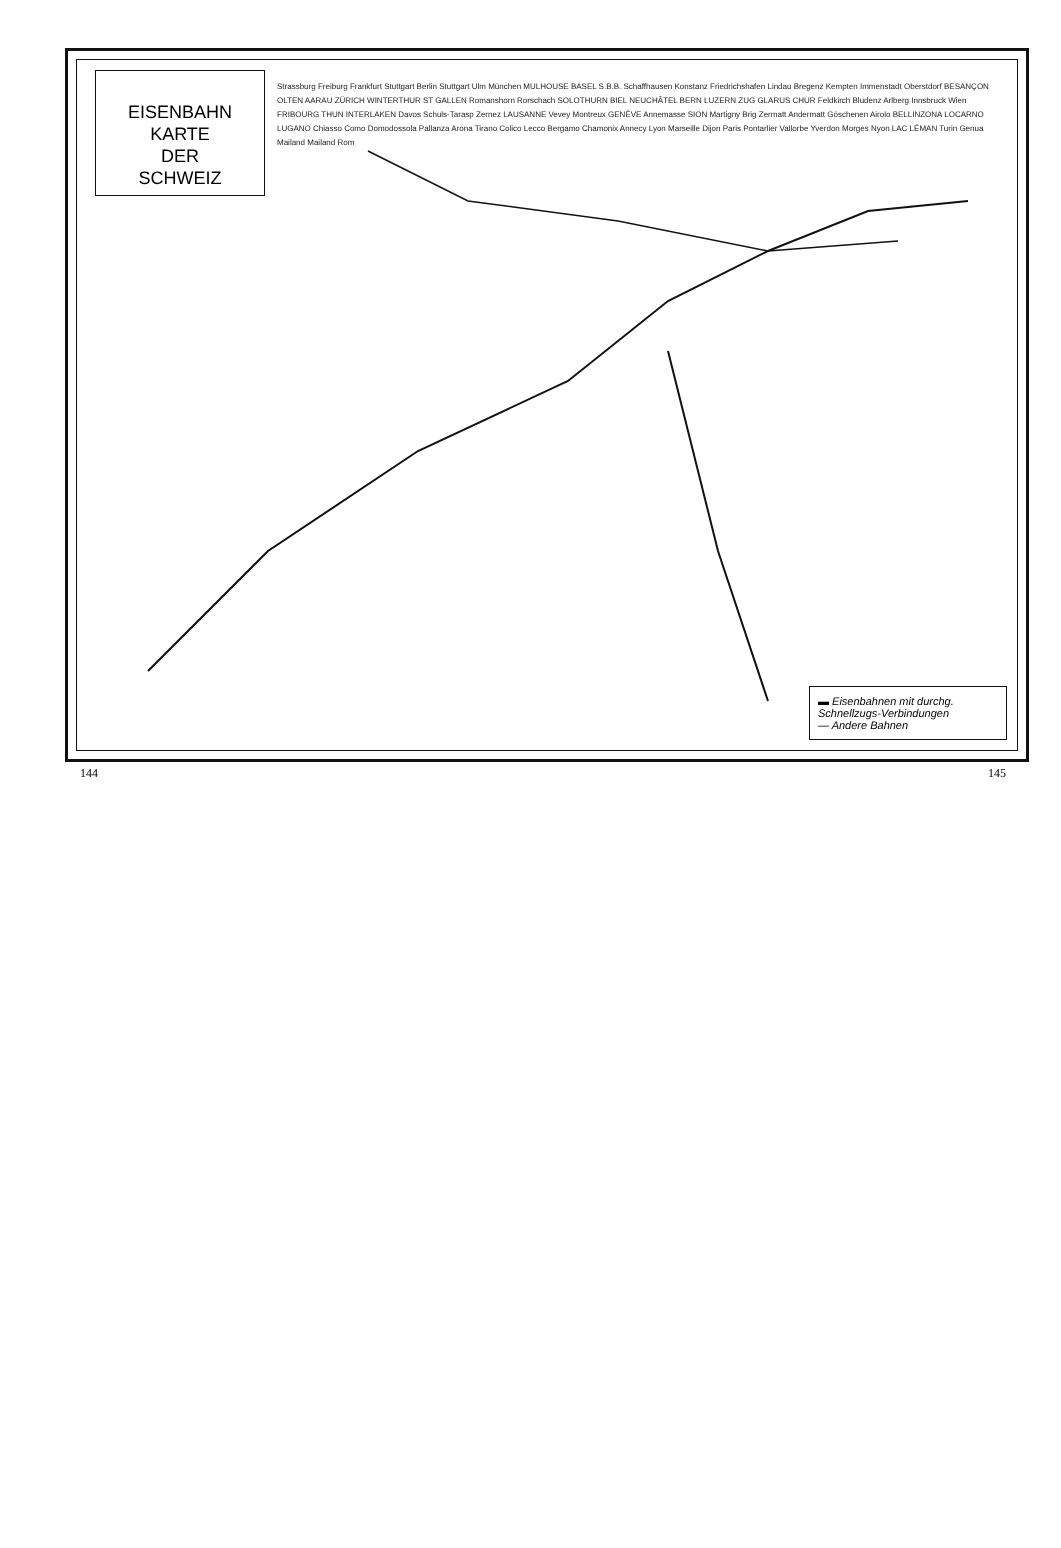EISENBAHN KARTE
DER
SCHWEIZ
Strassburg Freiburg Frankfurt Stuttgart Berlin Stuttgart Ulm München MULHOUSE BASEL S.B.B. Schaffhausen Konstanz Friedrichshafen Lindau Bregenz Kempten Immenstadt Oberstdorf BESANÇON OLTEN AARAU ZÜRICH WINTERTHUR ST GALLEN Romanshorn Rorschach SOLOTHURN BIEL NEUCHÂTEL BERN LUZERN ZUG GLARUS CHUR Feldkirch Bludenz Arlberg Innsbruck Wien FRIBOURG THUN INTERLAKEN Davos Schuls-Tarasp Zernez LAUSANNE Vevey Montreux GENÈVE Annemasse SION Martigny Brig Zermatt Andermatt Göschenen Airolo BELLINZONA LOCARNO LUGANO Chiasso Como Domodossola Pallanza Arona Tirano Colico Lecco Bergamo Chamonix Annecy Lyon Marseille Dijon Paris Pontarlier Vallorbe Yverdon Morges Nyon LAC LÉMAN Turin Genua Mailand Mailand Rom
▬ Eisenbahnen mit durchg. Schnellzugs-Verbindungen
— Andere Bahnen
144 145